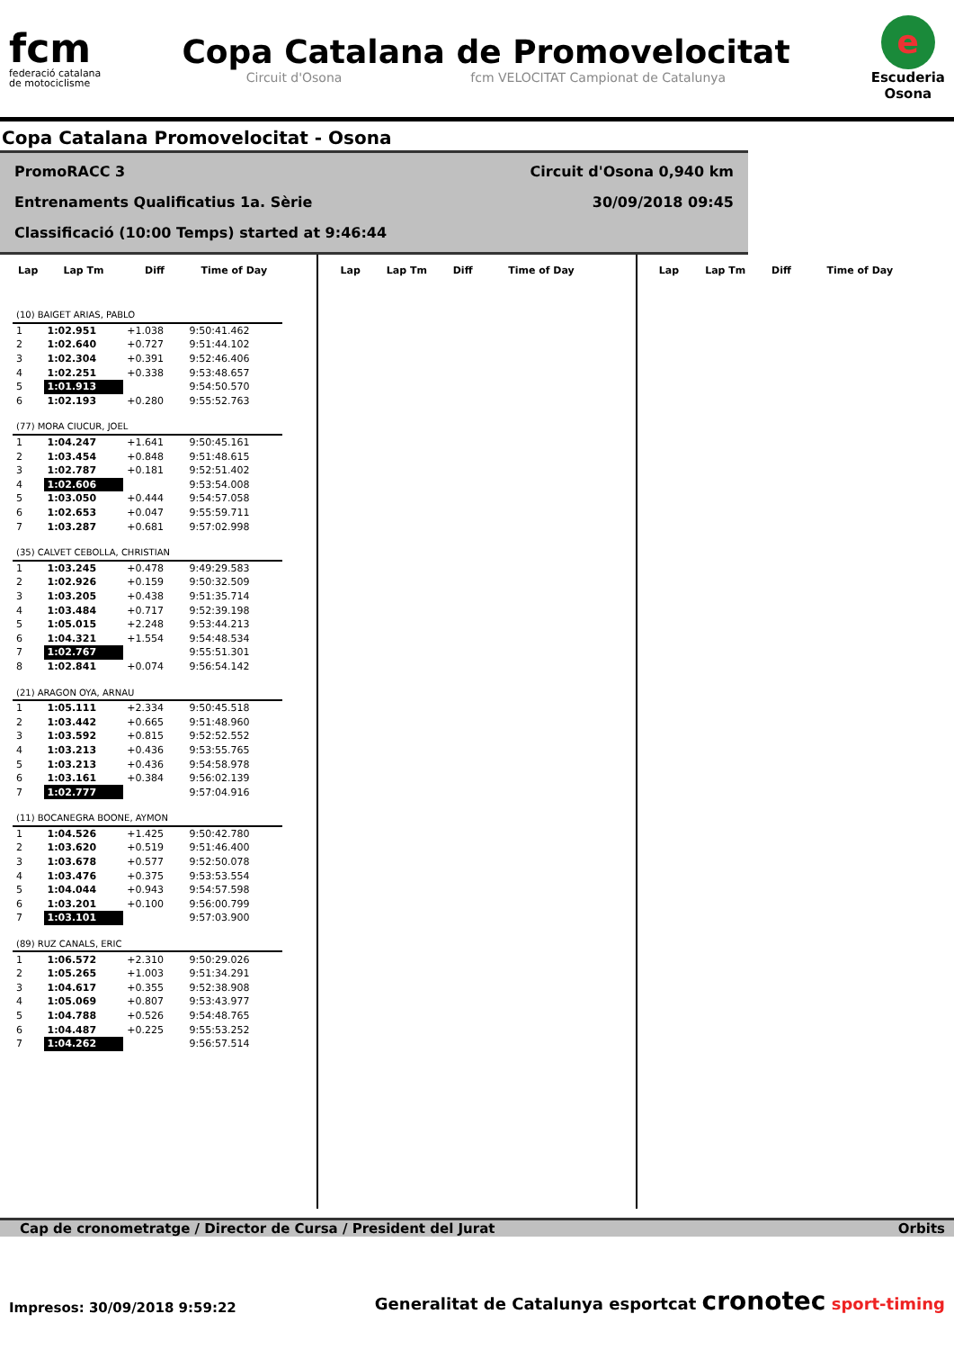fcm
federació catalana
de motociclisme
Copa Catalana de Promovelocitat
Circuit d'Osona fcm VELOCITAT Campionat de Catalunya
e
Escuderia
Osona
Copa Catalana Promovelocitat - Osona
PromoRACC 3 Circuit d'Osona 0,940 km
Entrenaments Qualificatius 1a. Sèrie 30/09/2018 09:45
Classificació (10:00 Temps) started at 9:46:44
| Lap | Lap Tm | Diff | Time of Day |
| --- | --- | --- | --- |
| (10) BAIGET ARIAS, PABLO | | | |
| 1 | 1:02.951 | +1.038 | 9:50:41.462 |
| 2 | 1:02.640 | +0.727 | 9:51:44.102 |
| 3 | 1:02.304 | +0.391 | 9:52:46.406 |
| 4 | 1:02.251 | +0.338 | 9:53:48.657 |
| 5 | 1:01.913 | | 9:54:50.570 |
| 6 | 1:02.193 | +0.280 | 9:55:52.763 |
| (77) MORA CIUCUR, JOEL | | | |
| 1 | 1:04.247 | +1.641 | 9:50:45.161 |
| 2 | 1:03.454 | +0.848 | 9:51:48.615 |
| 3 | 1:02.787 | +0.181 | 9:52:51.402 |
| 4 | 1:02.606 | | 9:53:54.008 |
| 5 | 1:03.050 | +0.444 | 9:54:57.058 |
| 6 | 1:02.653 | +0.047 | 9:55:59.711 |
| 7 | 1:03.287 | +0.681 | 9:57:02.998 |
| (35) CALVET CEBOLLA, CHRISTIAN | | | |
| 1 | 1:03.245 | +0.478 | 9:49:29.583 |
| 2 | 1:02.926 | +0.159 | 9:50:32.509 |
| 3 | 1:03.205 | +0.438 | 9:51:35.714 |
| 4 | 1:03.484 | +0.717 | 9:52:39.198 |
| 5 | 1:05.015 | +2.248 | 9:53:44.213 |
| 6 | 1:04.321 | +1.554 | 9:54:48.534 |
| 7 | 1:02.767 | | 9:55:51.301 |
| 8 | 1:02.841 | +0.074 | 9:56:54.142 |
| (21) ARAGON OYA, ARNAU | | | |
| 1 | 1:05.111 | +2.334 | 9:50:45.518 |
| 2 | 1:03.442 | +0.665 | 9:51:48.960 |
| 3 | 1:03.592 | +0.815 | 9:52:52.552 |
| 4 | 1:03.213 | +0.436 | 9:53:55.765 |
| 5 | 1:03.213 | +0.436 | 9:54:58.978 |
| 6 | 1:03.161 | +0.384 | 9:56:02.139 |
| 7 | 1:02.777 | | 9:57:04.916 |
| (11) BOCANEGRA BOONE, AYMON | | | |
| 1 | 1:04.526 | +1.425 | 9:50:42.780 |
| 2 | 1:03.620 | +0.519 | 9:51:46.400 |
| 3 | 1:03.678 | +0.577 | 9:52:50.078 |
| 4 | 1:03.476 | +0.375 | 9:53:53.554 |
| 5 | 1:04.044 | +0.943 | 9:54:57.598 |
| 6 | 1:03.201 | +0.100 | 9:56:00.799 |
| 7 | 1:03.101 | | 9:57:03.900 |
| (89) RUZ CANALS, ERIC | | | |
| 1 | 1:06.572 | +2.310 | 9:50:29.026 |
| 2 | 1:05.265 | +1.003 | 9:51:34.291 |
| 3 | 1:04.617 | +0.355 | 9:52:38.908 |
| 4 | 1:05.069 | +0.807 | 9:53:43.977 |
| 5 | 1:04.788 | +0.526 | 9:54:48.765 |
| 6 | 1:04.487 | +0.225 | 9:55:53.252 |
| 7 | 1:04.262 | | 9:56:57.514 |
| Lap | Lap Tm | Diff | Time of Day |
| --- | --- | --- | --- |
| Lap | Lap Tm | Diff | Time of Day |
| --- | --- | --- | --- |
Cap de cronometratge / Director de Cursa / President del Jurat Orbits
Impresos: 30/09/2018 9:59:22
Generalitat de Catalunya esportcat cronotec sport-timing